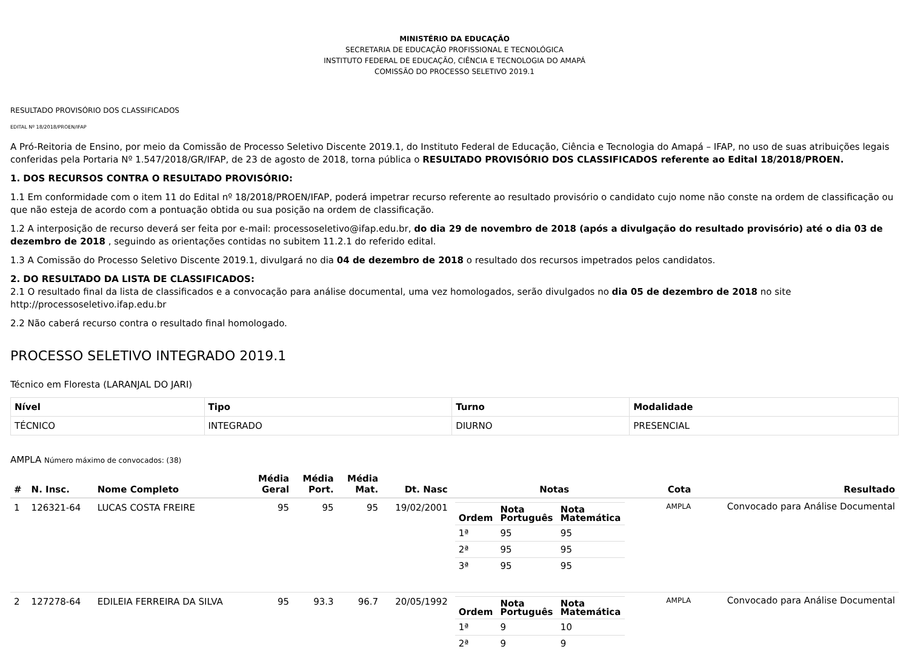MINISTÉRIO DA EDUCAÇÃO
SECRETARIA DE EDUCAÇÃO PROFISSIONAL E TECNOLÓGICA
INSTITUTO FEDERAL DE EDUCAÇÃO, CIÊNCIA E TECNOLOGIA DO AMAPÁ
COMISSÃO DO PROCESSO SELETIVO 2019.1
RESULTADO PROVISÓRIO DOS CLASSIFICADOS
EDITAL Nº 18/2018/PROEN/IFAP
A Pró-Reitoria de Ensino, por meio da Comissão de Processo Seletivo Discente 2019.1, do Instituto Federal de Educação, Ciência e Tecnologia do Amapá – IFAP, no uso de suas atribuições legais conferidas pela Portaria Nº 1.547/2018/GR/IFAP, de 23 de agosto de 2018, torna pública o RESULTADO PROVISÓRIO DOS CLASSIFICADOS referente ao Edital 18/2018/PROEN.
1. DOS RECURSOS CONTRA O RESULTADO PROVISÓRIO:
1.1 Em conformidade com o item 11 do Edital nº 18/2018/PROEN/IFAP, poderá impetrar recurso referente ao resultado provisório o candidato cujo nome não conste na ordem de classificação ou que não esteja de acordo com a pontuação obtida ou sua posição na ordem de classificação.
1.2 A interposição de recurso deverá ser feita por e-mail: processoseletivo@ifap.edu.br, do dia 29 de novembro de 2018 (após a divulgação do resultado provisório) até o dia 03 de dezembro de 2018 , seguindo as orientações contidas no subitem 11.2.1 do referido edital.
1.3 A Comissão do Processo Seletivo Discente 2019.1, divulgará no dia 04 de dezembro de 2018 o resultado dos recursos impetrados pelos candidatos.
2. DO RESULTADO DA LISTA DE CLASSIFICADOS:
2.1 O resultado final da lista de classificados e a convocação para análise documental, uma vez homologados, serão divulgados no dia 05 de dezembro de 2018 no site http://processoseletivo.ifap.edu.br
2.2 Não caberá recurso contra o resultado final homologado.
PROCESSO SELETIVO INTEGRADO 2019.1
Técnico em Floresta (LARANJAL DO JARI)
| Nível | Tipo | Turno | Modalidade |
| TÉCNICO | INTEGRADO | DIURNO | PRESENCIAL |
AMPLA Número máximo de convocados: (38)
| # | N. Insc. | Nome Completo | Média Geral | Média Port. | Média Mat. | Dt. Nasc | Notas | Cota | Resultado |
| --- | --- | --- | --- | --- | --- | --- | --- | --- | --- |
| 1 | 126321-64 | LUCAS COSTA FREIRE | 95 | 95 | 95 | 19/02/2001 | / Ordem / Nota Português / Nota Matemática / / --- / --- / --- / / 1ª / 95 / 95 / / 2ª / 95 / 95 / / 3ª / 95 / 95 / | AMPLA | Convocado para Análise Documental |
| 2 | 127278-64 | EDILEIA FERREIRA DA SILVA | 95 | 93.3 | 96.7 | 20/05/1992 | / Ordem / Nota Português / Nota Matemática / / --- / --- / --- / / 1ª / 9 / 10 / / 2ª / 9 / 9 / | AMPLA | Convocado para Análise Documental |